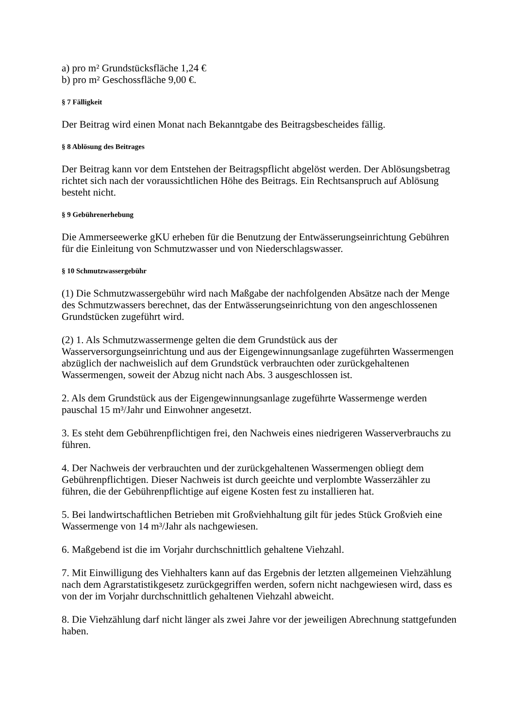a) pro m² Grundstücksfläche 1,24 €
b) pro m² Geschossfläche 9,00 €.
§ 7 Fälligkeit
Der Beitrag wird einen Monat nach Bekanntgabe des Beitragsbescheides fällig.
§ 8 Ablösung des Beitrages
Der Beitrag kann vor dem Entstehen der Beitragspflicht abgelöst werden. Der Ablösungsbetrag richtet sich nach der voraussichtlichen Höhe des Beitrags. Ein Rechtsanspruch auf Ablösung besteht nicht.
§ 9 Gebührenerhebung
Die Ammerseewerke gKU erheben für die Benutzung der Entwässerungseinrichtung Gebühren für die Einleitung von Schmutzwasser und von Niederschlagswasser.
§ 10 Schmutzwassergebühr
(1) Die Schmutzwassergebühr wird nach Maßgabe der nachfolgenden Absätze nach der Menge des Schmutzwassers berechnet, das der Entwässerungseinrichtung von den angeschlossenen Grundstücken zugeführt wird.
(2) 1. Als Schmutzwassermenge gelten die dem Grundstück aus der Wasserversorgungseinrichtung und aus der Eigengewinnungsanlage zugeführten Wassermengen abzüglich der nachweislich auf dem Grundstück verbrauchten oder zurückgehaltenen Wassermengen, soweit der Abzug nicht nach Abs. 3 ausgeschlossen ist.
2. Als dem Grundstück aus der Eigengewinnungsanlage zugeführte Wassermenge werden pauschal 15 m³/Jahr und Einwohner angesetzt.
3. Es steht dem Gebührenpflichtigen frei, den Nachweis eines niedrigeren Wasserverbrauchs zu führen.
4. Der Nachweis der verbrauchten und der zurückgehaltenen Wassermengen obliegt dem Gebührenpflichtigen. Dieser Nachweis ist durch geeichte und verplombte Wasserzähler zu führen, die der Gebührenpflichtige auf eigene Kosten fest zu installieren hat.
5. Bei landwirtschaftlichen Betrieben mit Großviehhaltung gilt für jedes Stück Großvieh eine Wassermenge von 14 m³/Jahr als nachgewiesen.
6. Maßgebend ist die im Vorjahr durchschnittlich gehaltene Viehzahl.
7. Mit Einwilligung des Viehhalters kann auf das Ergebnis der letzten allgemeinen Viehzählung nach dem Agrarstatistikgesetz zurückgegriffen werden, sofern nicht nachgewiesen wird, dass es von der im Vorjahr durchschnittlich gehaltenen Viehzahl abweicht.
8. Die Viehzählung darf nicht länger als zwei Jahre vor der jeweiligen Abrechnung stattgefunden haben.